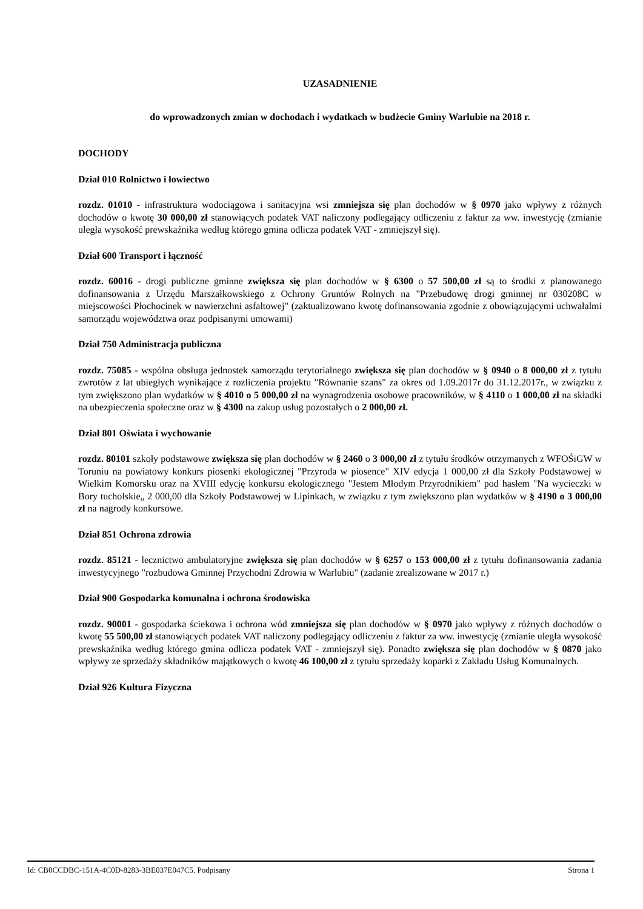UZASADNIENIE
do wprowadzonych zmian w dochodach i wydatkach w budżecie Gminy Warlubie na 2018 r.
DOCHODY
Dział 010 Rolnictwo i łowiectwo
rozdz. 01010 - infrastruktura wodociągowa i sanitacyjna wsi zmniejsza się plan dochodów w § 0970 jako wpływy z różnych dochodów o kwotę 30 000,00 zł stanowiących podatek VAT naliczony podlegający odliczeniu z faktur za ww. inwestycję (zmianie uległa wysokość prewskaźnika według którego gmina odlicza podatek VAT - zmniejszył się).
Dział 600 Transport i łączność
rozdz. 60016 - drogi publiczne gminne zwiększa się plan dochodów w § 6300 o 57 500,00 zł są to środki z planowanego dofinansowania z Urzędu Marszałkowskiego z Ochrony Gruntów Rolnych na "Przebudowę drogi gminnej nr 030208C w miejscowości Płochocinek w nawierzchni asfaltowej" (zaktualizowano kwotę dofinansowania zgodnie z obowiązującymi uchwałalmi samorządu województwa oraz podpisanymi umowami)
Dział 750 Administracja publiczna
rozdz. 75085 - wspólna obsługa jednostek samorządu terytorialnego zwiększa się plan dochodów w § 0940 o 8 000,00 zł z tytułu zwrotów z lat ubiegłych wynikające z rozliczenia projektu "Równanie szans" za okres od 1.09.2017r do 31.12.2017r., w związku z tym zwiększono plan wydatków w § 4010 o 5 000,00 zł na wynagrodzenia osobowe pracowników, w § 4110 o 1 000,00 zł na składki na ubezpieczenia społeczne oraz w § 4300 na zakup usług pozostałych o 2 000,00 zł.
Dział 801 Oświata i wychowanie
rozdz. 80101 szkoły podstawowe zwiększa się plan dochodów w § 2460 o 3 000,00 zł z tytułu środków otrzymanych z WFOŚiGW w Toruniu na powiatowy konkurs piosenki ekologicznej "Przyroda w piosence" XIV edycja 1 000,00 zł dla Szkoły Podstawowej w Wielkim Komorsku oraz na XVIII edycję konkursu ekologicznego "Jestem Młodym Przyrodnikiem" pod hasłem "Na wycieczki w Bory tucholskie„ 2 000,00 dla Szkoły Podstawowej w Lipinkach, w związku z tym zwiększono plan wydatków w § 4190 o 3 000,00 zł na nagrody konkursowe.
Dział 851 Ochrona zdrowia
rozdz. 85121 - lecznictwo ambulatoryjne zwiększa się plan dochodów w § 6257 o 153 000,00 zł z tytułu dofinansowania zadania inwestycyjnego "rozbudowa Gminnej Przychodni Zdrowia w Warlubiu" (zadanie zrealizowane w 2017 r.)
Dział 900 Gospodarka komunalna i ochrona środowiska
rozdz. 90001 - gospodarka ściekowa i ochrona wód zmniejsza się plan dochodów w § 0970 jako wpływy z różnych dochodów o kwotę 55 500,00 zł stanowiących podatek VAT naliczony podlegający odliczeniu z faktur za ww. inwestycję (zmianie uległa wysokość prewskaźnika według którego gmina odlicza podatek VAT - zmniejszył się). Ponadto zwiększa się plan dochodów w § 0870 jako wpływy ze sprzedaży składników majątkowych o kwotę 46 100,00 zł z tytułu sprzedaży koparki z Zakładu Usług Komunalnych.
Dział 926 Kultura Fizyczna
Id: CB0CCDBC-151A-4C0D-8283-3BE037E047C5. Podpisany Strona 1